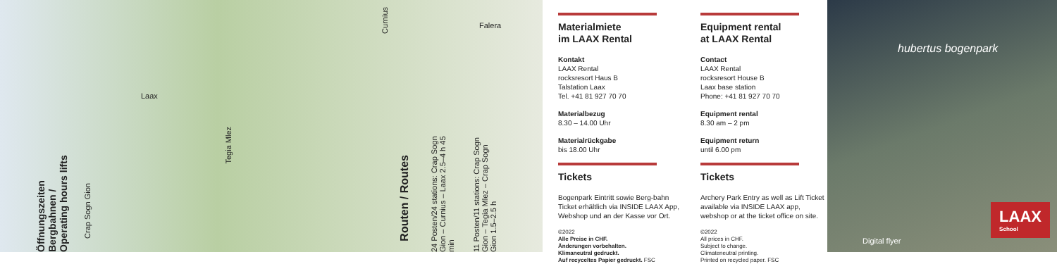Öffnungszeiten Bergbahnen / Operating hours lifts
Crap Sogn Gion
Tegia Mlez
Curnius
Falera
Laax
Routen / Routes
24 Posten/24 stations: Crap Sogn Gion – Curnius – Laax 2.5–4 h 45 min
11 Posten/11 stations: Crap Sogn Gion – Tegia Mlez – Crap Sogn Gion 1.5–2.5 h
Materialmiete
im LAAX Rental
Kontakt
LAAX Rental
rocksresort Haus B
Talstation Laax
Tel. +41 81 927 70 70
Materialbezug
8.30 – 14.00 Uhr
Materialrückgabe
bis 18.00 Uhr
Tickets
Bogenpark Eintritt sowie Berg-bahn Ticket erhältlich via INSIDE LAAX App, Webshop und an der Kasse vor Ort.
©2022
Alle Preise in CHF.
Änderungen vorbehalten.
Klimaneutral gedruckt.
Auf recyceltes Papier gedruckt. FSC
Equipment rental
at LAAX Rental
Contact
LAAX Rental
rocksresort House B
Laax base station
Phone: +41 81 927 70 70
Equipment rental
8.30 am – 2 pm
Equipment return
until 6.00 pm
Tickets
Archery Park Entry as well as Lift Ticket available via INSIDE LAAX app, webshop or at the ticket office on site.
©2022
All prices in CHF.
Subject to change.
Climateneutral printing.
Printed on recycled paper. FSC
hubertus bogenpark
Digital flyer
LAAX
School